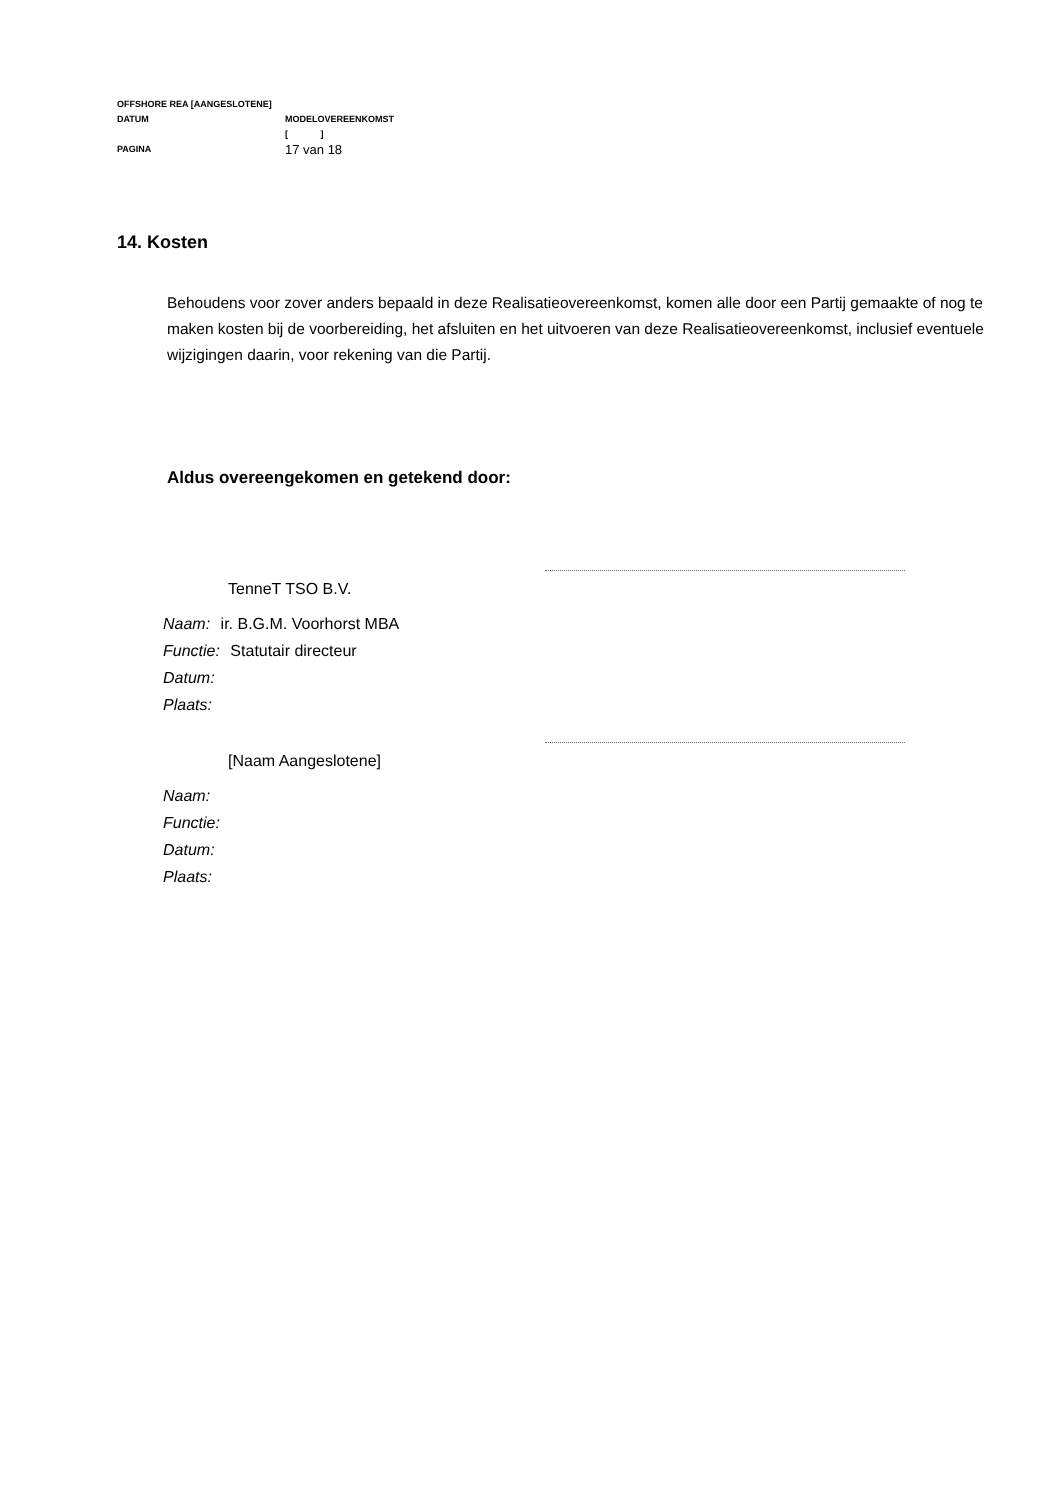OFFSHORE REA [AANGESLOTENE]
DATUM MODELOVEREENKOMST
[ ]
PAGINA 17 van 18
14. Kosten
Behoudens voor zover anders bepaald in deze Realisatieovereenkomst, komen alle door een Partij gemaakte of nog te maken kosten bij de voorbereiding, het afsluiten en het uitvoeren van deze Realisatieovereenkomst, inclusief eventuele wijzigingen daarin, voor rekening van die Partij.
Aldus overeengekomen en getekend door:
TenneT TSO B.V.
Naam: ir. B.G.M. Voorhorst MBA
Functie: Statutair directeur
Datum:
Plaats:
[Naam Aangeslotene]
Naam:
Functie:
Datum:
Plaats: